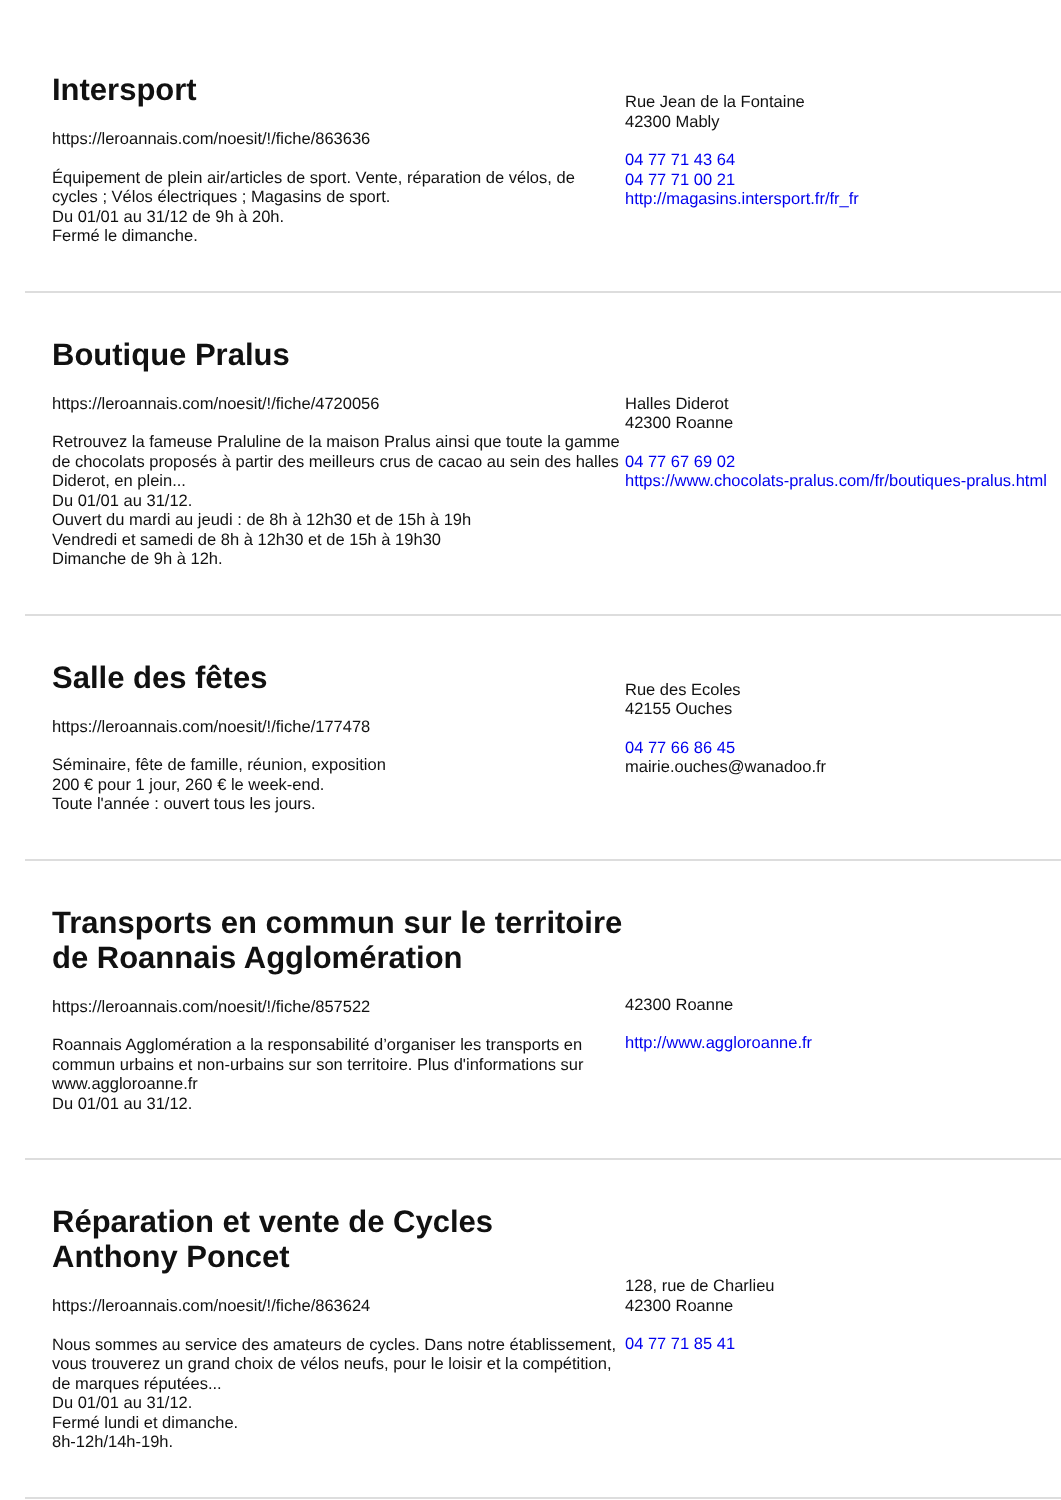Intersport
https://leroannais.com/noesit/!/fiche/863636
Équipement de plein air/articles de sport. Vente, réparation de vélos, de cycles ; Vélos électriques ; Magasins de sport.
Du 01/01 au 31/12 de 9h à 20h.
Fermé le dimanche.
Rue Jean de la Fontaine
42300 Mably
04 77 71 43 64
04 77 71 00 21
http://magasins.intersport.fr/fr_fr
Boutique Pralus
https://leroannais.com/noesit/!/fiche/4720056
Retrouvez la fameuse Praluline de la maison Pralus ainsi que toute la gamme de chocolats proposés à partir des meilleurs crus de cacao au sein des halles Diderot, en plein...
Du 01/01 au 31/12.
Ouvert du mardi au jeudi : de 8h à 12h30 et de 15h à 19h
Vendredi et samedi de 8h à 12h30 et de 15h à 19h30
Dimanche de 9h à 12h.
Halles Diderot
42300 Roanne
04 77 67 69 02
https://www.chocolats-pralus.com/fr/boutiques-pralus.html
Salle des fêtes
https://leroannais.com/noesit/!/fiche/177478
Séminaire, fête de famille, réunion, exposition
200 € pour 1 jour, 260 € le week-end.
Toute l'année : ouvert tous les jours.
Rue des Ecoles
42155 Ouches
04 77 66 86 45
mairie.ouches@wanadoo.fr
Transports en commun sur le territoire de Roannais Agglomération
https://leroannais.com/noesit/!/fiche/857522
Roannais Agglomération a la responsabilité d’organiser les transports en commun urbains et non-urbains sur son territoire. Plus d'informations sur www.aggloroanne.fr
Du 01/01 au 31/12.
42300 Roanne
http://www.aggloroanne.fr
Réparation et vente de Cycles Anthony Poncet
https://leroannais.com/noesit/!/fiche/863624
Nous sommes au service des amateurs de cycles. Dans notre établissement, vous trouverez un grand choix de vélos neufs, pour le loisir et la compétition, de marques réputées...
Du 01/01 au 31/12.
Fermé lundi et dimanche.
8h-12h/14h-19h.
128, rue de Charlieu
42300 Roanne
04 77 71 85 41